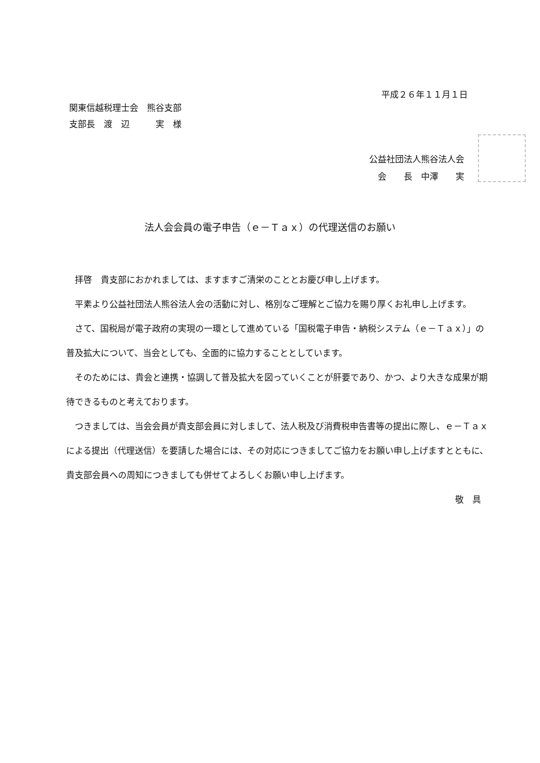平成２６年１１月１日
関東信越税理士会　熊谷支部
支部長　渡　辺　　　実　様
公益社団法人熊谷法人会
　会　　長　中澤　　実
法人会会員の電子申告（ｅ－Ｔａｘ）の代理送信のお願い
拝啓　貴支部におかれましては、ますますご清栄のこととお慶び申し上げます。
平素より公益社団法人熊谷法人会の活動に対し、格別なご理解とご協力を賜り厚くお礼申し上げます。
さて、国税局が電子政府の実現の一環として進めている「国税電子申告・納税システム（ｅ－Ｔａｘ）」の普及拡大について、当会としても、全面的に協力することとしています。
そのためには、貴会と連携・協調して普及拡大を図っていくことが肝要であり、かつ、より大きな成果が期待できるものと考えております。
つきましては、当会会員が貴支部会員に対しまして、法人税及び消費税申告書等の提出に際し、ｅ－Ｔａｘによる提出（代理送信）を要請した場合には、その対応につきましてご協力をお願い申し上げますとともに、貴支部会員への周知につきましても併せてよろしくお願い申し上げます。
敬　具